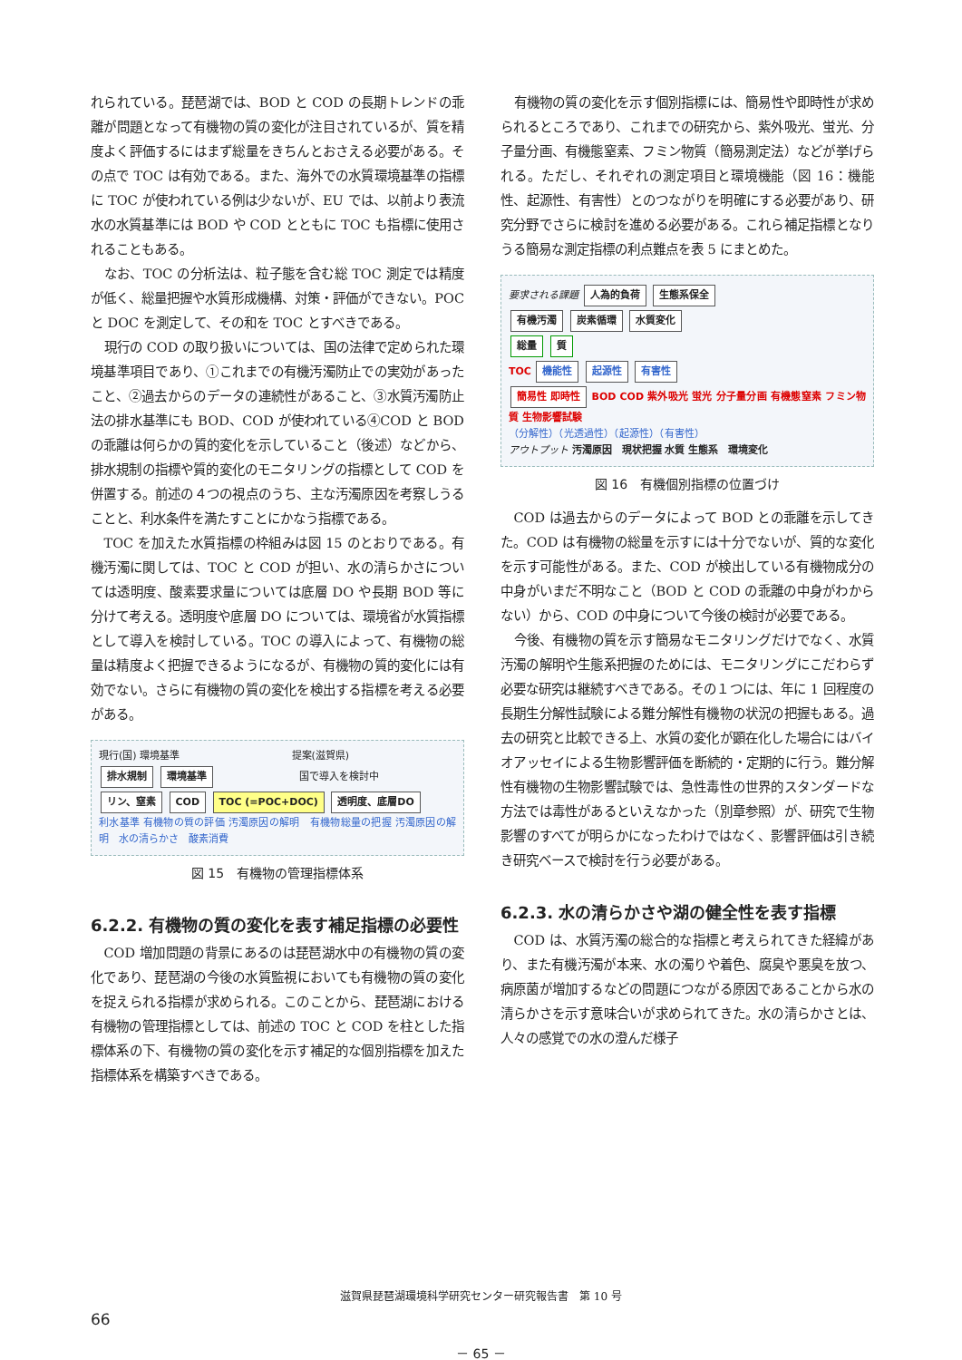れられている。琵琶湖では、BOD と COD の長期トレンドの乖離が問題となって有機物の質の変化が注目されているが、質を精度よく評価するにはまず総量をきちんとおさえる必要がある。その点で TOC は有効である。また、海外での水質環境基準の指標に TOC が使われている例は少ないが、EU では、以前より表流水の水質基準には BOD や COD とともに TOC も指標に使用されることもある。
なお、TOC の分析法は、粒子態を含む総 TOC 測定では精度が低く、総量把握や水質形成機構、対策・評価ができない。POC と DOC を測定して、その和を TOC とすべきである。
現行の COD の取り扱いについては、国の法律で定められた環境基準項目であり、①これまでの有機汚濁防止での実効があったこと、②過去からのデータの連続性があること、③水質汚濁防止法の排水基準にも BOD、COD が使われている④COD と BOD の乖離は何らかの質的変化を示していること（後述）などから、排水規制の指標や質的変化のモニタリングの指標として COD を併置する。前述の４つの視点のうち、主な汚濁原因を考察しうることと、利水条件を満たすことにかなう指標である。
TOC を加えた水質指標の枠組みは図 15 のとおりである。有機汚濁に関しては、TOC と COD が担い、水の清らかさについては透明度、酸素要求量については底層 DO や長期 BOD 等に分けて考える。透明度や底層 DO については、環境省が水質指標として導入を検討している。TOC の導入によって、有機物の総量は精度よく把握できるようになるが、有機物の質的変化には有効でない。さらに有機物の質の変化を検出する指標を考える必要がある。
現行(国) 環境基準 提案(滋賀県)
排水規制 環境基準 国で導入を検討中
リン、窒素 COD TOC (=POC+DOC) 透明度、底層DO
利水基準 有機物の質の評価 汚濁原因の解明　有機物総量の把握 汚濁原因の解明　水の清らかさ　酸素消費
図 15　有機物の管理指標体系
6.2.2. 有機物の質の変化を表す補足指標の必要性
COD 増加問題の背景にあるのは琵琶湖水中の有機物の質の変化であり、琵琶湖の今後の水質監視においても有機物の質の変化を捉えられる指標が求められる。このことから、琵琶湖における有機物の管理指標としては、前述の TOC と COD を柱とした指標体系の下、有機物の質の変化を示す補足的な個別指標を加えた指標体系を構築すべきである。
有機物の質の変化を示す個別指標には、簡易性や即時性が求められるところであり、これまでの研究から、紫外吸光、蛍光、分子量分画、有機態窒素、フミン物質（簡易測定法）などが挙げられる。ただし、それぞれの測定項目と環境機能（図 16：機能性、起源性、有害性）とのつながりを明確にする必要があり、研究分野でさらに検討を進める必要がある。これら補足指標となりうる簡易な測定指標の利点難点を表 5 にまとめた。
要求される課題 人為的負荷 生態系保全
有機汚濁 炭素循環 水質変化
総量 質
TOC 機能性 起源性 有害性
簡易性 即時性 BOD COD 紫外吸光 蛍光 分子量分画 有機態窒素 フミン物質 生物影響試験
（分解性）（光透過性）（起源性）（有害性）
アウトプット 汚濁原因　現状把握 水質 生態系　環境変化
図 16　有機個別指標の位置づけ
COD は過去からのデータによって BOD との乖離を示してきた。COD は有機物の総量を示すには十分でないが、質的な変化を示す可能性がある。また、COD が検出している有機物成分の中身がいまだ不明なこと（BOD と COD の乖離の中身がわからない）から、COD の中身について今後の検討が必要である。
今後、有機物の質を示す簡易なモニタリングだけでなく、水質汚濁の解明や生態系把握のためには、モニタリングにこだわらず必要な研究は継続すべきである。その１つには、年に 1 回程度の長期生分解性試験による難分解性有機物の状況の把握もある。過去の研究と比較できる上、水質の変化が顕在化した場合にはバイオアッセイによる生物影響評価を断続的・定期的に行う。難分解性有機物の生物影響試験では、急性毒性の世界的スタンダードな方法では毒性があるといえなかった（別章参照）が、研究で生物影響のすべてが明らかになったわけではなく、影響評価は引き続き研究ベースで検討を行う必要がある。
6.2.3. 水の清らかさや湖の健全性を表す指標
COD は、水質汚濁の総合的な指標と考えられてきた経緯があり、また有機汚濁が本来、水の濁りや着色、腐臭や悪臭を放つ、病原菌が増加するなどの問題につながる原因であることから水の清らかさを示す意味合いが求められてきた。水の清らかさとは、人々の感覚での水の澄んだ様子
滋賀県琵琶湖環境科学研究センター研究報告書　第 10 号
66
－ 65 －